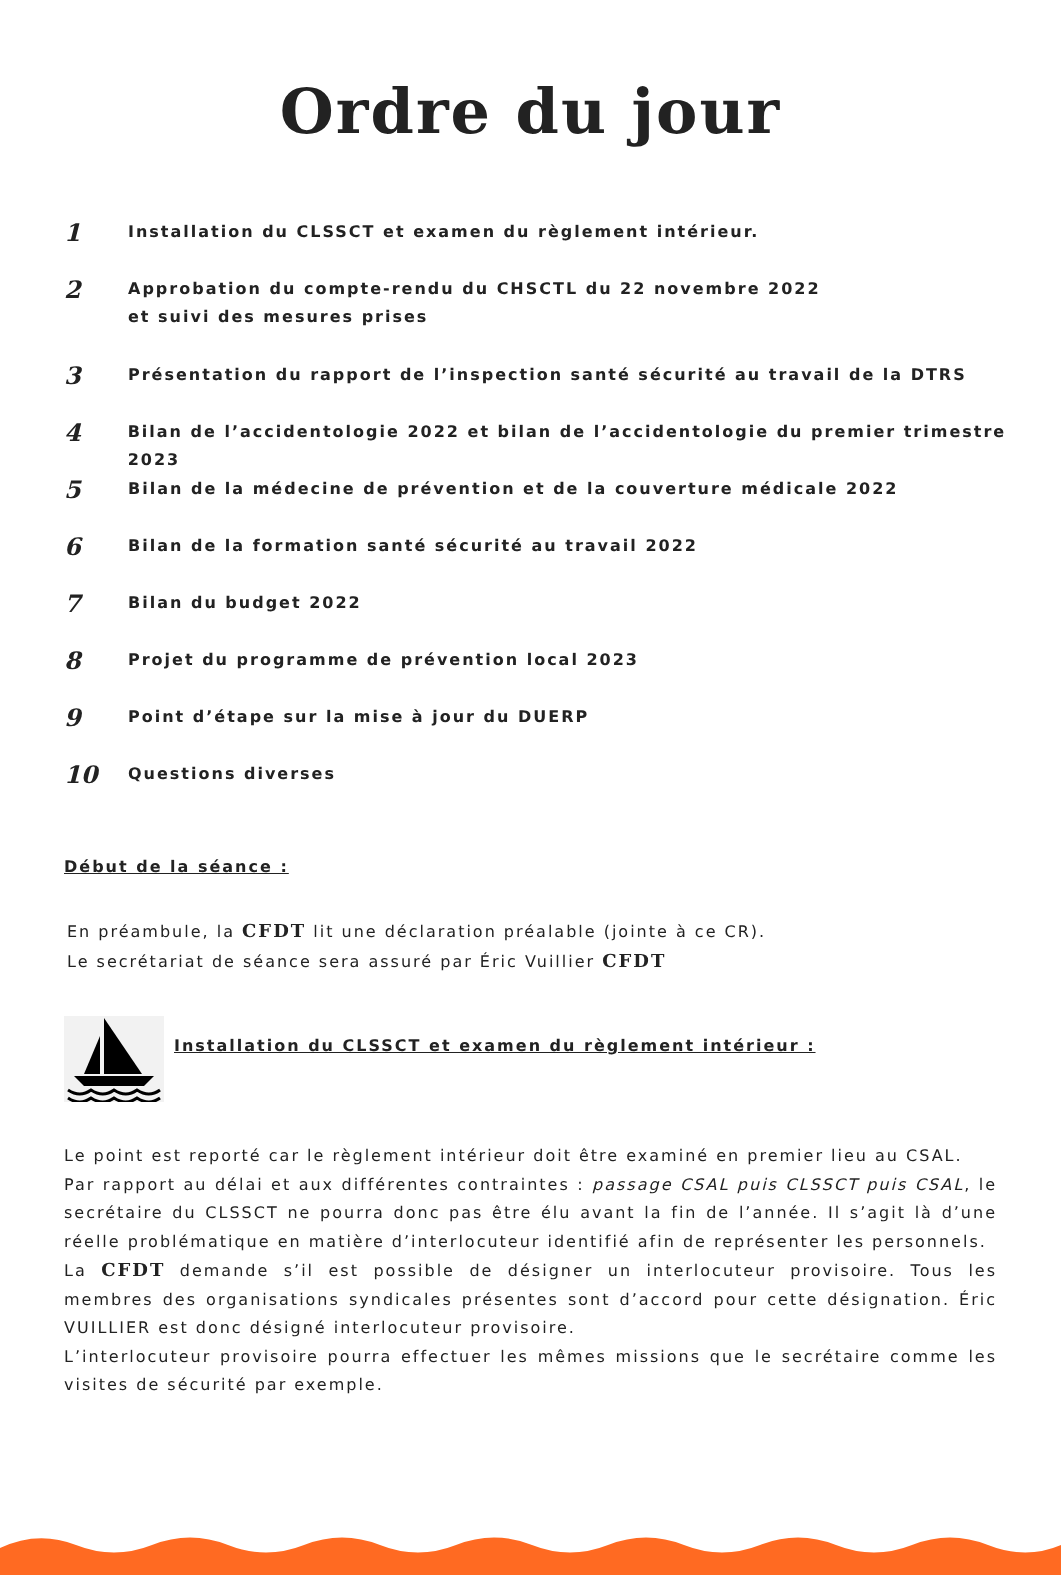Ordre du jour
1
Installation du CLSSCT et examen du règlement intérieur.
2
Approbation du compte-rendu du CHSCTL du 22 novembre 2022
et suivi des mesures prises
3
Présentation du rapport de l’inspection santé sécurité au travail de la DTRS
4
Bilan de l’accidentologie 2022 et bilan de l’accidentologie du premier trimestre 2023
5
Bilan de la médecine de prévention et de la couverture médicale 2022
6
Bilan de la formation santé sécurité au travail 2022
7
Bilan du budget 2022
8
Projet du programme de prévention local 2023
9
Point d’étape sur la mise à jour du DUERP
10
Questions diverses
Début de la séance :
En préambule, la CFDT lit une déclaration préalable (jointe à ce CR).
Le secrétariat de séance sera assuré par Éric Vuillier CFDT
Installation du CLSSCT et examen du règlement intérieur :
Le point est reporté car le règlement intérieur doit être examiné en premier lieu au CSAL.
Par rapport au délai et aux différentes contraintes : passage CSAL puis CLSSCT puis CSAL, le secrétaire du CLSSCT ne pourra donc pas être élu avant la fin de l’année. Il s’agit là d’une réelle problématique en matière d’interlocuteur identifié afin de représenter les personnels.
La CFDT demande s’il est possible de désigner un interlocuteur provisoire. Tous les membres des organisations syndicales présentes sont d’accord pour cette désignation. Éric VUILLIER est donc désigné interlocuteur provisoire.
L’interlocuteur provisoire pourra effectuer les mêmes missions que le secrétaire comme les visites de sécurité par exemple.